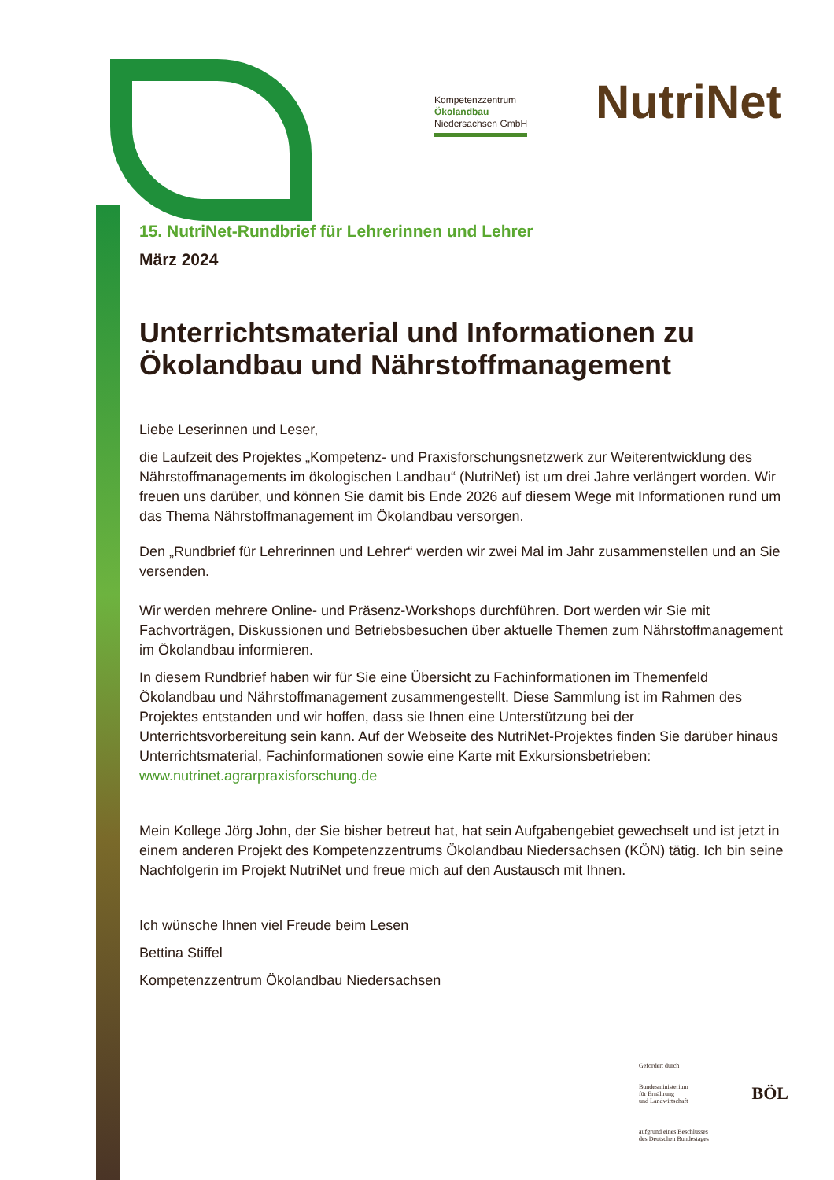Kompetenzzentrum
Ökolandbau
Niedersachsen GmbH
NutriNet
15. NutriNet-Rundbrief für Lehrerinnen und Lehrer
März 2024
Unterrichtsmaterial und Informationen zu Ökolandbau und Nährstoffmanagement
Liebe Leserinnen und Leser,
die Laufzeit des Projektes „Kompetenz- und Praxisforschungsnetzwerk zur Weiterentwicklung des Nährstoffmanagements im ökologischen Landbau“ (NutriNet) ist um drei Jahre verlängert worden. Wir freuen uns darüber, und können Sie damit bis Ende 2026 auf diesem Wege mit Informationen rund um das Thema Nährstoffmanagement im Ökolandbau versorgen.
Den „Rundbrief für Lehrerinnen und Lehrer“ werden wir zwei Mal im Jahr zusammenstellen und an Sie versenden.
Wir werden mehrere Online- und Präsenz-Workshops durchführen. Dort werden wir Sie mit Fachvorträgen, Diskussionen und Betriebsbesuchen über aktuelle Themen zum Nährstoffmanagement im Ökolandbau informieren.
In diesem Rundbrief haben wir für Sie eine Übersicht zu Fachinformationen im Themenfeld Ökolandbau und Nährstoffmanagement zusammengestellt. Diese Sammlung ist im Rahmen des Projektes entstanden und wir hoffen, dass sie Ihnen eine Unterstützung bei der Unterrichtsvorbereitung sein kann. Auf der Webseite des NutriNet-Projektes finden Sie darüber hinaus Unterrichtsmaterial, Fachinformationen sowie eine Karte mit Exkursionsbetrieben: www.nutrinet.agrarpraxisforschung.de
Mein Kollege Jörg John, der Sie bisher betreut hat, hat sein Aufgabengebiet gewechselt und ist jetzt in einem anderen Projekt des Kompetenzzentrums Ökolandbau Niedersachsen (KÖN) tätig. Ich bin seine Nachfolgerin im Projekt NutriNet und freue mich auf den Austausch mit Ihnen.
Ich wünsche Ihnen viel Freude beim Lesen
Bettina Stiffel
Kompetenzzentrum Ökolandbau Niedersachsen
Gefördert durch
Bundesministerium
für Ernährung
und Landwirtschaft BÖL
aufgrund eines Beschlusses
des Deutschen Bundestages